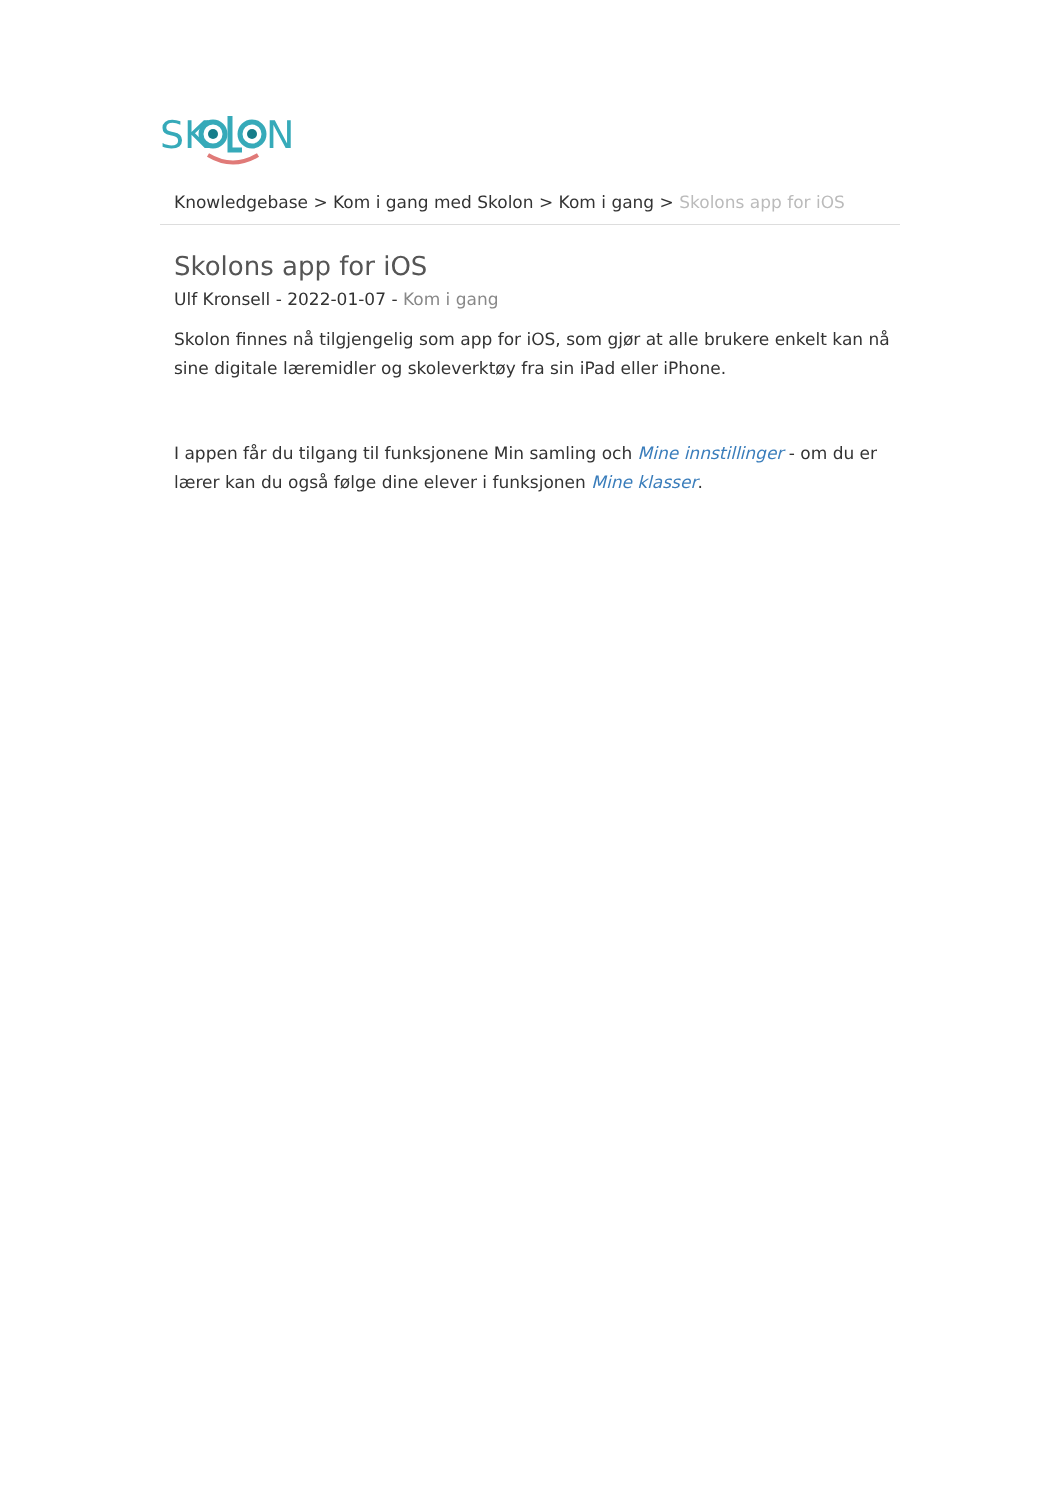SK
N
Knowledgebase > Kom i gang med Skolon > Kom i gang > Skolons app for iOS
Skolons app for iOS
Ulf Kronsell - 2022-01-07 - Kom i gang
Skolon finnes nå tilgjengelig som app for iOS, som gjør at alle brukere enkelt kan nå sine digitale læremidler og skoleverktøy fra sin iPad eller iPhone.
I appen får du tilgang til funksjonene Min samling och Mine innstillinger - om du er lærer kan du også følge dine elever i funksjonen Mine klasser.